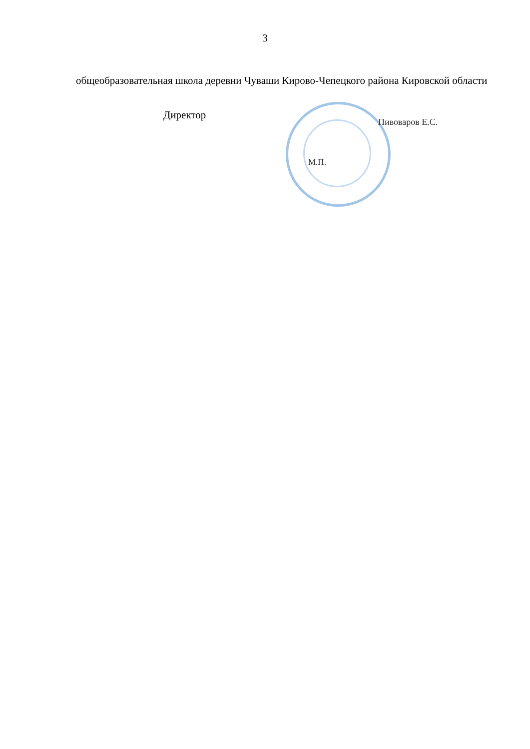3
общеобразовательная школа деревни Чуваши Кирово-Чепецкого района Кировской области
Директор
Пивоваров Е.С.
М.П.